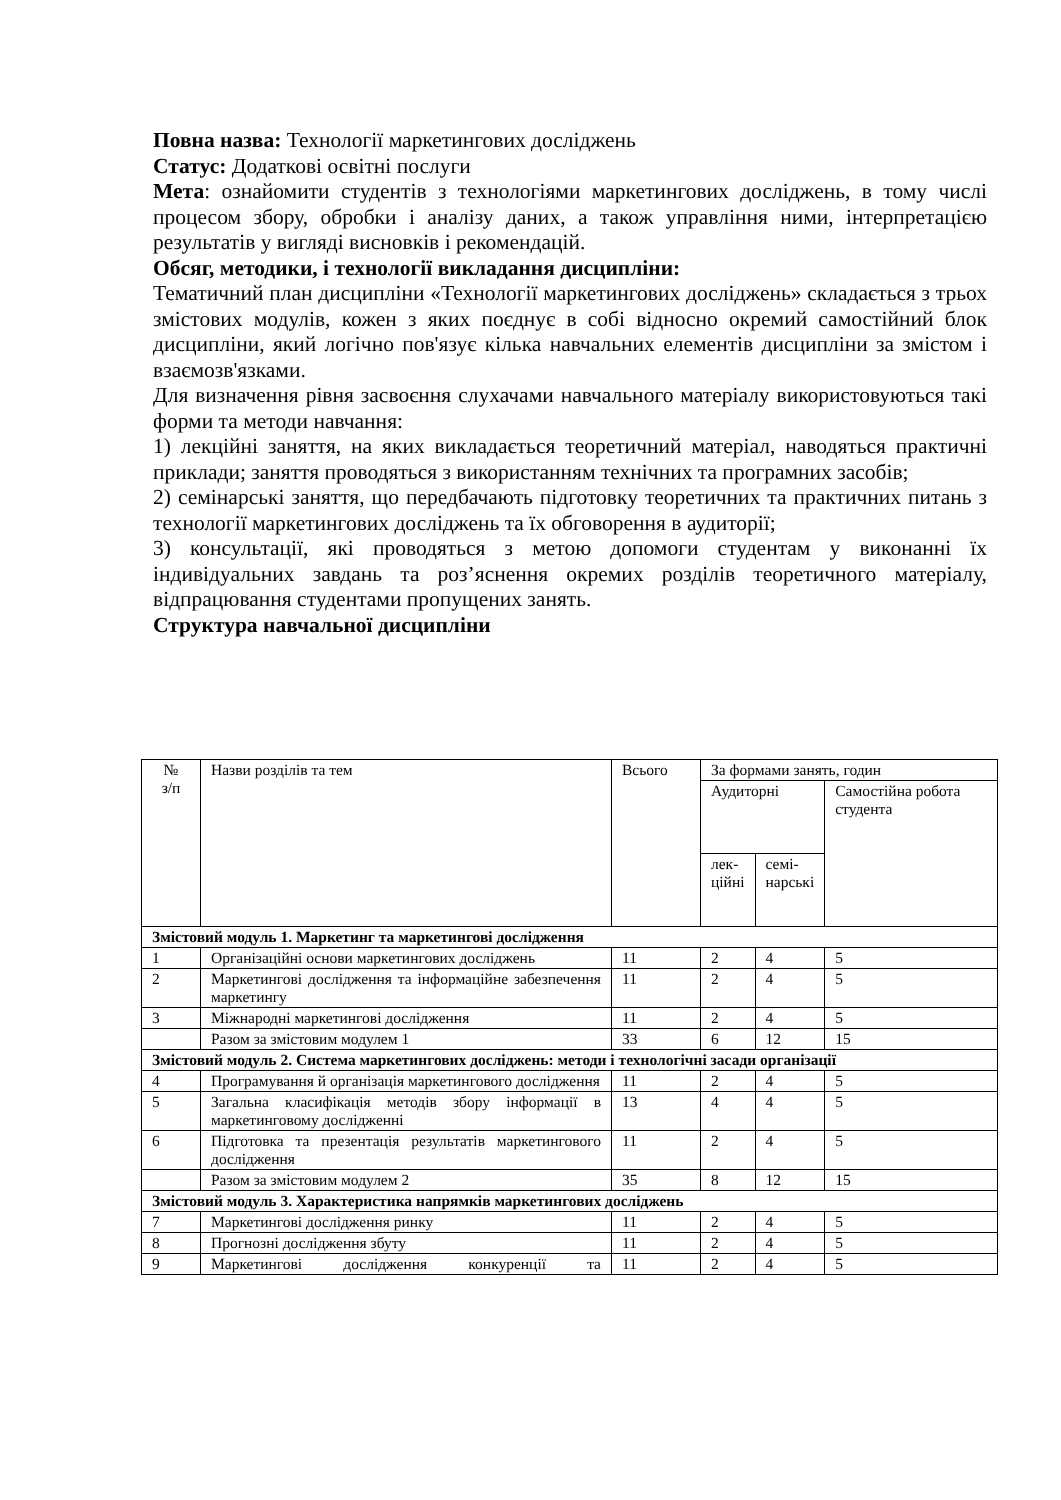Повна назва: Технології маркетингових досліджень
Статус: Додаткові освітні послуги
Мета: ознайомити студентів з технологіями маркетингових досліджень, в тому числі процесом збору, обробки і аналізу даних, а також управління ними, інтерпретацією результатів у вигляді висновків і рекомендацій.
Обсяг, методики, і технології викладання дисципліни:
Тематичний план дисципліни «Технології маркетингових досліджень» складається з трьох змістових модулів, кожен з яких поєднує в собі відносно окремий самостійний блок дисципліни, який логічно пов'язує кілька навчальних елементів дисципліни за змістом і взаємозв'язками.
Для визначення рівня засвоєння слухачами навчального матеріалу використовуються такі форми та методи навчання:
1) лекційні заняття, на яких викладається теоретичний матеріал, наводяться практичні приклади; заняття проводяться з використанням технічних та програмних засобів;
2) семінарські заняття, що передбачають підготовку теоретичних та практичних питань з технології маркетингових досліджень та їх обговорення в аудиторії;
3) консультації, які проводяться з метою допомоги студентам у виконанні їх індивідуальних завдань та роз’яснення окремих розділів теоретичного матеріалу, відпрацювання студентами пропущених занять.
Структура навчальної дисципліни
| № з/п | Назви розділів та тем | Всього | За формами занять, годин | | |
| --- | --- | --- | --- | --- | --- |
| | | | Аудиторні | | Самостійна робота студента |
| | | | лек- ційні | семі- нарські | |
| Змістовий модуль 1. Маркетинг та маркетингові дослідження | | | | | |
| 1 | Організаційні основи маркетингових досліджень | 11 | 2 | 4 | 5 |
| 2 | Маркетингові дослідження та інформаційне забезпечення маркетингу | 11 | 2 | 4 | 5 |
| 3 | Міжнародні маркетингові дослідження | 11 | 2 | 4 | 5 |
| | Разом за змістовим модулем 1 | 33 | 6 | 12 | 15 |
| Змістовий модуль 2. Система маркетингових досліджень: методи і технологічні засади організації | | | | | |
| 4 | Програмування й організація маркетингового дослідження | 11 | 2 | 4 | 5 |
| 5 | Загальна класифікація методів збору інформації в маркетинговому дослідженні | 13 | 4 | 4 | 5 |
| 6 | Підготовка та презентація результатів маркетингового дослідження | 11 | 2 | 4 | 5 |
| | Разом за змістовим модулем 2 | 35 | 8 | 12 | 15 |
| Змістовий модуль 3. Характеристика напрямків маркетингових досліджень | | | | | |
| 7 | Маркетингові дослідження ринку | 11 | 2 | 4 | 5 |
| 8 | Прогнозні дослідження збуту | 11 | 2 | 4 | 5 |
| 9 | Маркетингові дослідження конкуренції та | 11 | 2 | 4 | 5 |